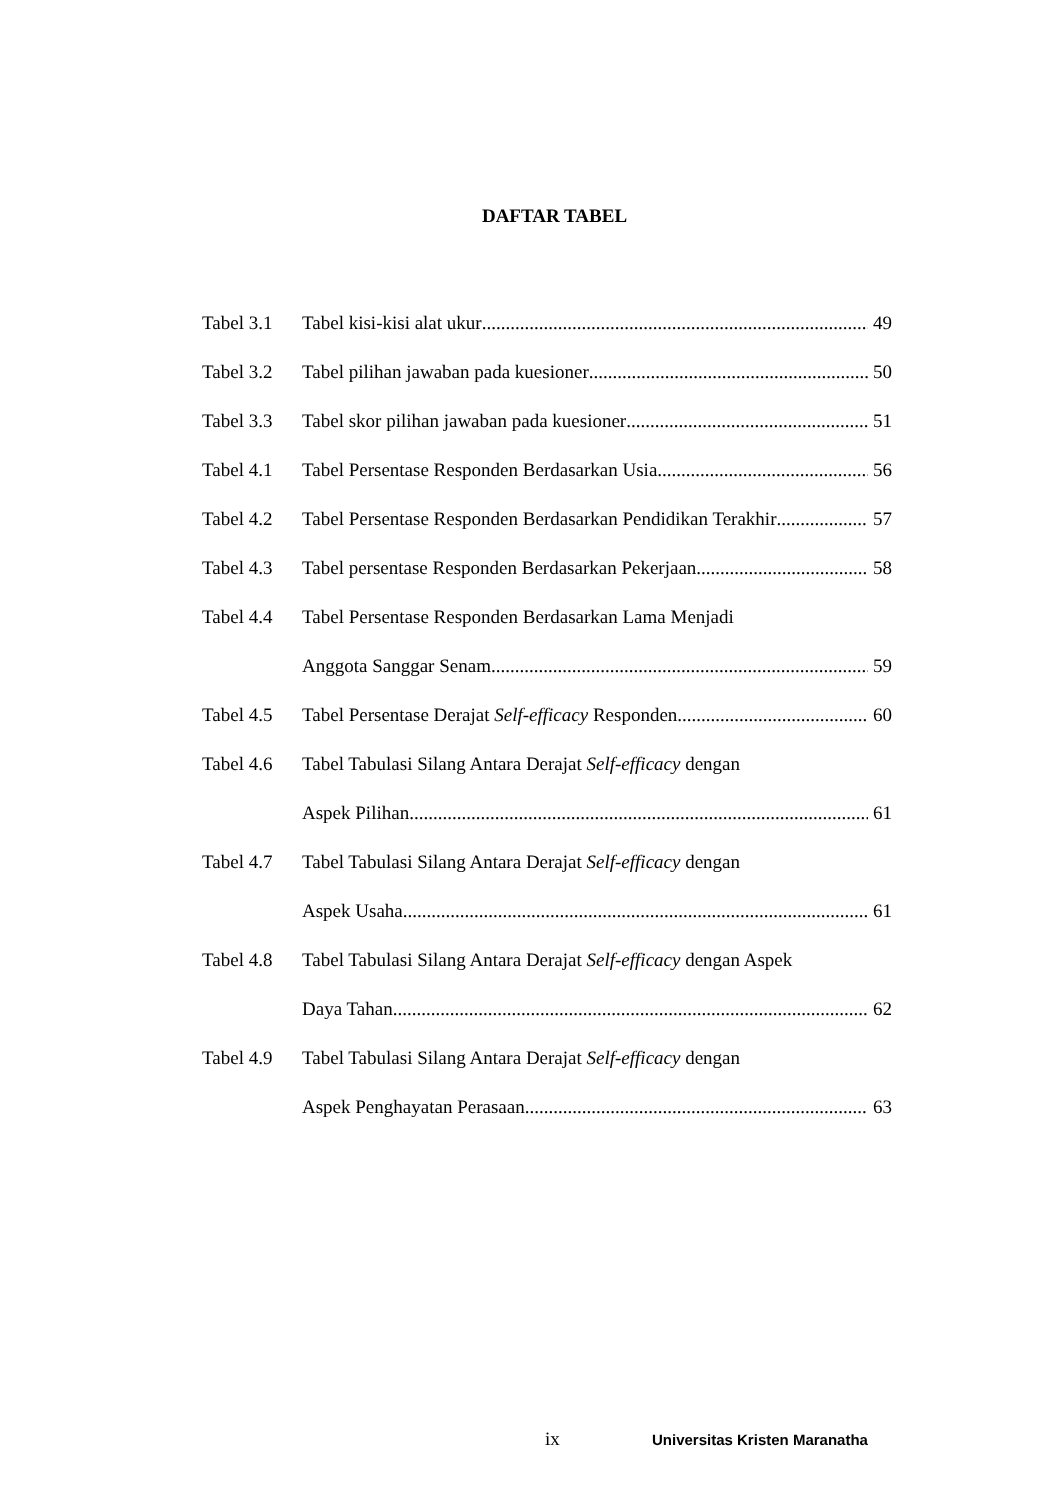DAFTAR TABEL
Tabel 3.1 Tabel kisi-kisi alat ukur 49
Tabel 3.2 Tabel pilihan jawaban pada kuesioner 50
Tabel 3.3 Tabel skor pilihan jawaban pada kuesioner 51
Tabel 4.1 Tabel Persentase Responden Berdasarkan Usia 56
Tabel 4.2 Tabel Persentase Responden Berdasarkan Pendidikan Terakhir 57
Tabel 4.3 Tabel persentase Responden Berdasarkan Pekerjaan 58
Tabel 4.4 Tabel Persentase Responden Berdasarkan Lama Menjadi
Anggota Sanggar Senam 59
Tabel 4.5 Tabel Persentase Derajat Self-efficacy Responden 60
Tabel 4.6 Tabel Tabulasi Silang Antara Derajat Self-efficacy dengan
Aspek Pilihan 61
Tabel 4.7 Tabel Tabulasi Silang Antara Derajat Self-efficacy dengan
Aspek Usaha 61
Tabel 4.8 Tabel Tabulasi Silang Antara Derajat Self-efficacy dengan Aspek
Daya Tahan 62
Tabel 4.9 Tabel Tabulasi Silang Antara Derajat Self-efficacy dengan
Aspek Penghayatan Perasaan 63
ix Universitas Kristen Maranatha